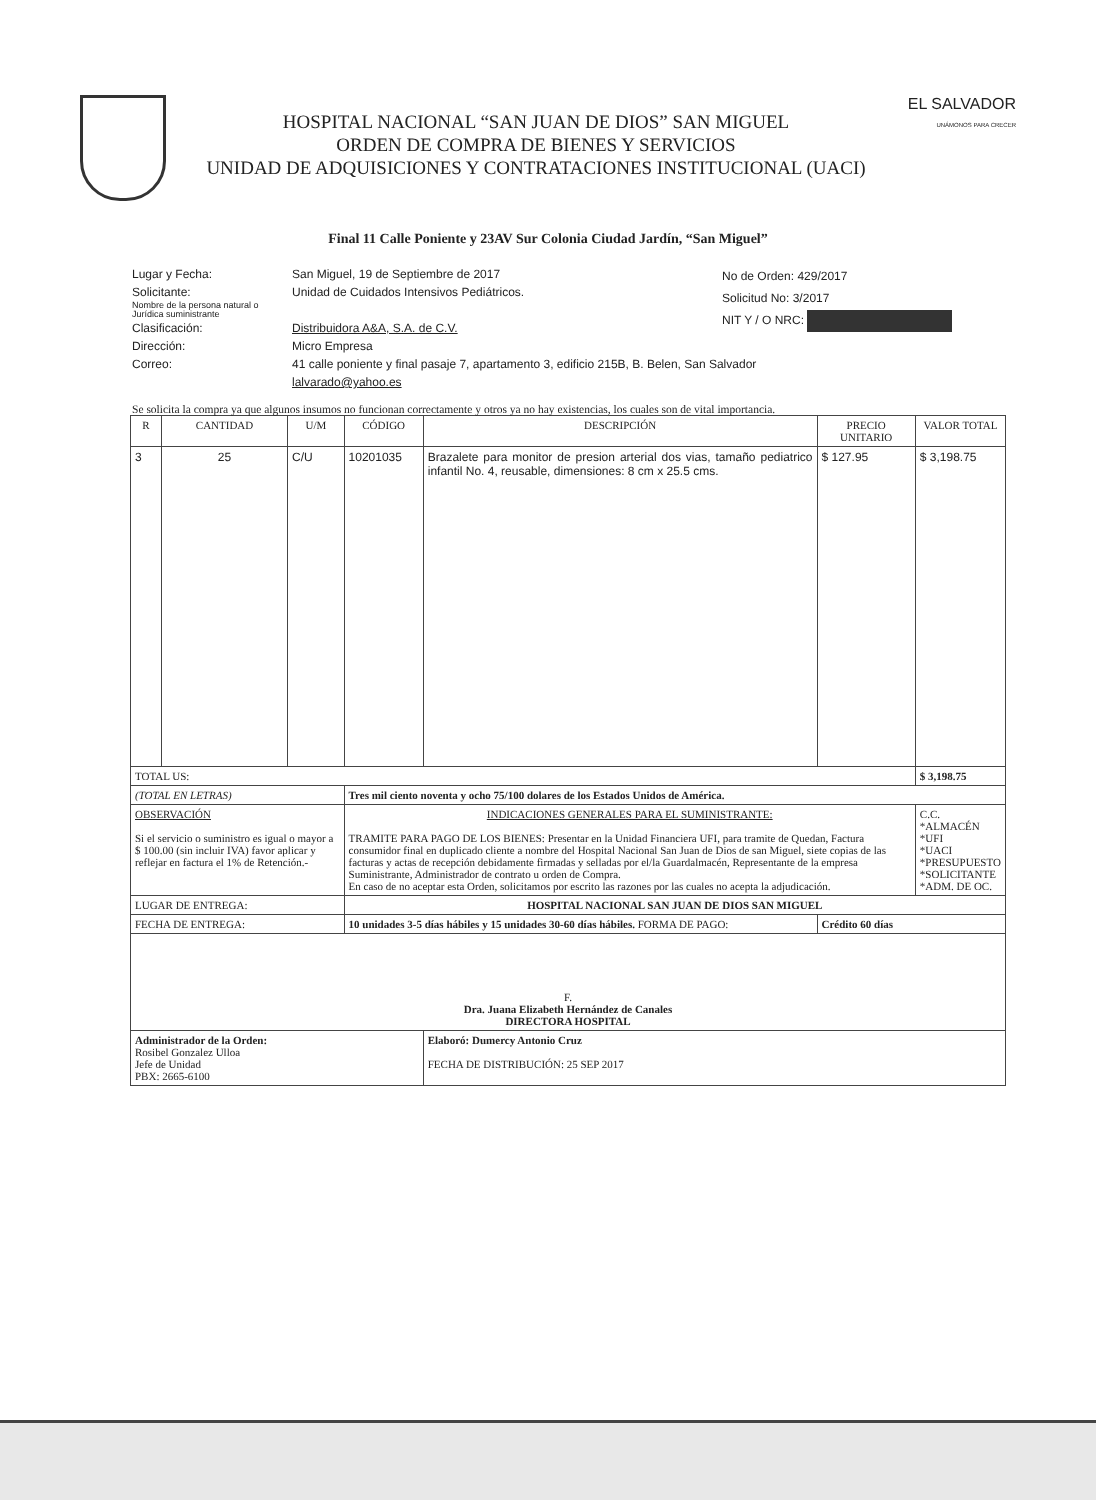HOSPITAL NACIONAL “SAN JUAN DE DIOS” SAN MIGUEL
ORDEN DE COMPRA DE BIENES Y SERVICIOS
UNIDAD DE ADQUISICIONES Y CONTRATACIONES INSTITUCIONAL (UACI)
EL SALVADOR
UNÁMONOS PARA CRECER
Final 11 Calle Poniente y 23AV Sur Colonia Ciudad Jardín, “San Miguel”
Lugar y Fecha:
Solicitante:
Nombre de la persona natural o Jurídica suministrante
Clasificación:
Dirección:
Correo:
San Miguel, 19 de Septiembre de 2017
Unidad de Cuidados Intensivos Pediátricos.
Distribuidora A&A, S.A. de C.V.
Micro Empresa
41 calle poniente y final pasaje 7, apartamento 3, edificio 215B, B. Belen, San Salvador
lalvarado@yahoo.es
No de Orden: 429/2017
Solicitud No: 3/2017
NIT Y / O NRC:
Se solicita la compra ya que algunos insumos no funcionan correctamente y otros ya no hay existencias, los cuales son de vital importancia.
| R | CANTIDAD | U/M | CÓDIGO | DESCRIPCIÓN | PRECIO UNITARIO | VALOR TOTAL |
| --- | --- | --- | --- | --- | --- | --- |
| 3 | 25 | C/U | 10201035 | Brazalete para monitor de presion arterial dos vias, tamaño pediatrico infantil No. 4, reusable, dimensiones: 8 cm x 25.5 cms. | $ 127.95 | $ 3,198.75 |
| TOTAL US: | | | | | | $ 3,198.75 |
| (TOTAL EN LETRAS) | | | Tres mil ciento noventa y ocho 75/100 dolares de los Estados Unidos de América. | | | |
| OBSERVACIÓN Si el servicio o suministro es igual o mayor a $ 100.00 (sin incluir IVA) favor aplicar y reflejar en factura el 1% de Retención.- | | | INDICACIONES GENERALES PARA EL SUMINISTRANTE: TRAMITE PARA PAGO DE LOS BIENES: Presentar en la Unidad Financiera UFI, para tramite de Quedan, Factura consumidor final en duplicado cliente a nombre del Hospital Nacional San Juan de Dios de san Miguel, siete copias de las facturas y actas de recepción debidamente firmadas y selladas por el/la Guardalmacén, Representante de la empresa Suministrante, Administrador de contrato u orden de Compra. En caso de no aceptar esta Orden, solicitamos por escrito las razones por las cuales no acepta la adjudicación. | | | C.C. *ALMACÉN *UFI *UACI *PRESUPUESTO *SOLICITANTE *ADM. DE OC. |
| LUGAR DE ENTREGA: | | | HOSPITAL NACIONAL SAN JUAN DE DIOS SAN MIGUEL | | | |
| FECHA DE ENTREGA: | | | 10 unidades 3-5 días hábiles y 15 unidades 30-60 días hábiles. FORMA DE PAGO: | | Crédito 60 días | |
| F. Dra. Juana Elizabeth Hernández de Canales DIRECTORA HOSPITAL | | | | | | |
| Administrador de la Orden: Rosibel Gonzalez Ulloa Jefe de Unidad PBX: 2665-6100 | | | | Elaboró: Dumercy Antonio Cruz FECHA DE DISTRIBUCIÓN: 25 SEP 2017 | | |